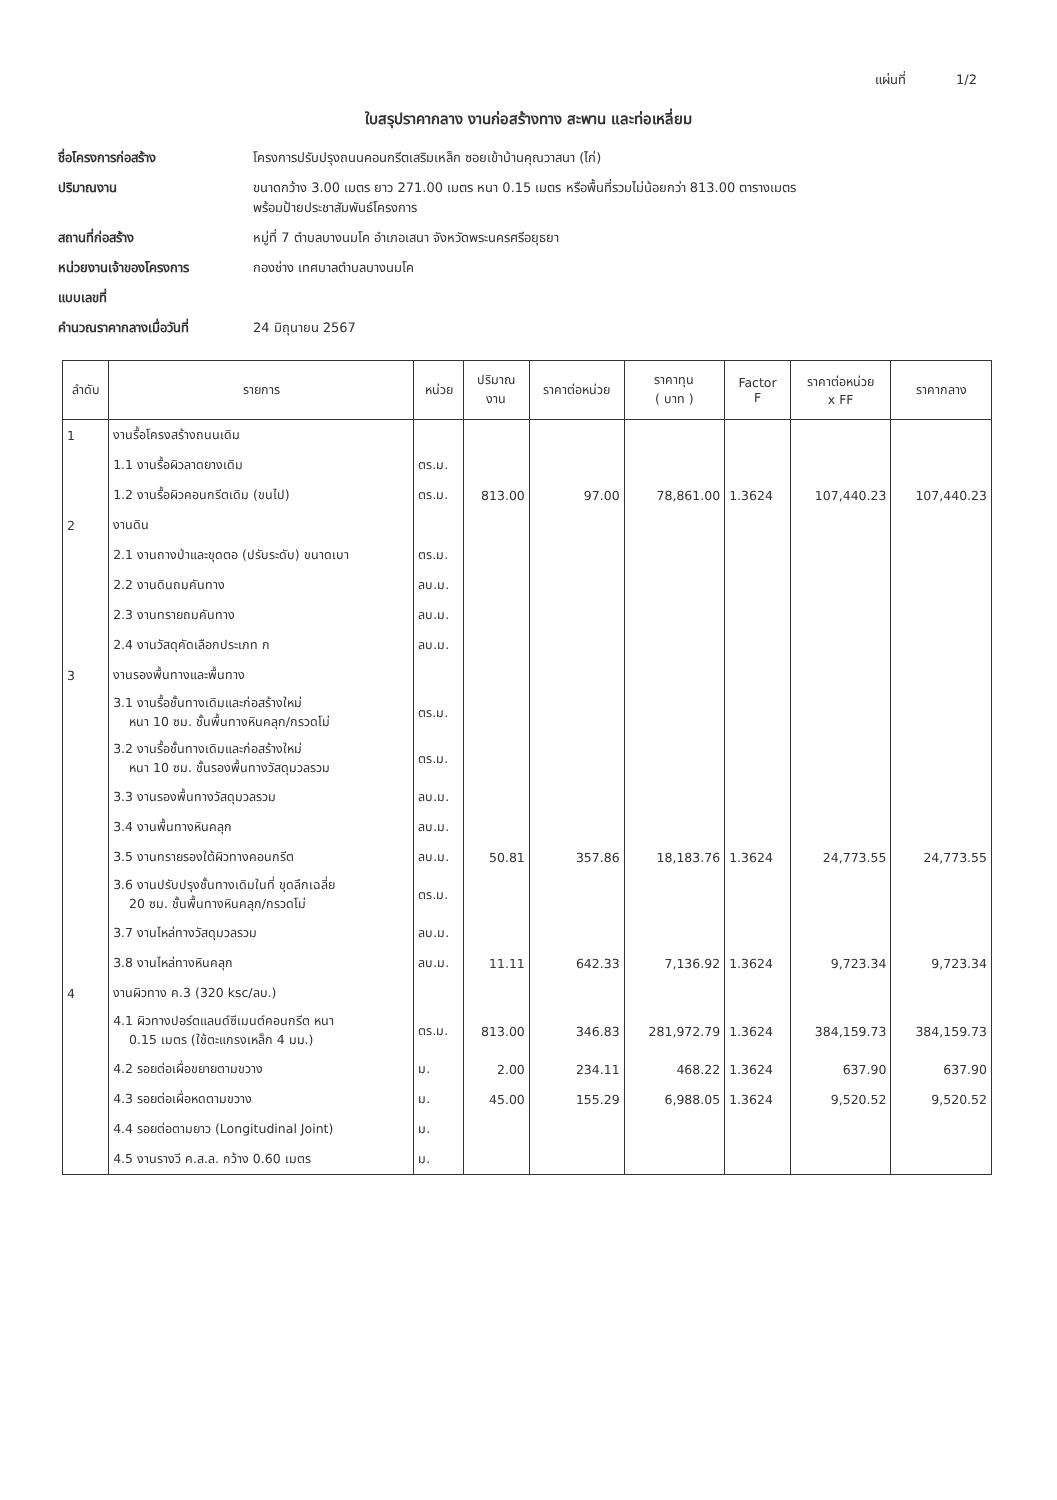แผ่นที่ 1/2
ใบสรุปราคากลาง งานก่อสร้างทาง สะพาน และท่อเหลี่ยม
ชื่อโครงการก่อสร้าง โครงการปรับปรุงถนนคอนกรีตเสริมเหล็ก ซอยเข้าบ้านคุณวาสนา (ไก่)
ปริมาณงาน ขนาดกว้าง 3.00 เมตร ยาว 271.00 เมตร หนา 0.15 เมตร หรือพื้นที่รวมไม่น้อยกว่า 813.00 ตารางเมตร
พร้อมป้ายประชาสัมพันธ์โครงการ
สถานที่ก่อสร้าง หมู่ที่ 7 ตำบลบางนมโค อำเภอเสนา จังหวัดพระนครศรีอยุธยา
หน่วยงานเจ้าของโครงการ กองช่าง เทศบาลตำบลบางนมโค
แบบเลขที่
คำนวณราคากลางเมื่อวันที่ 24 มิถุนายน 2567
| ลำดับ | รายการ | หน่วย | ปริมาณ งาน | ราคาต่อหน่วย | ราคาทุน ( บาท ) | Factor F | ราคาต่อหน่วย x FF | ราคากลาง |
| --- | --- | --- | --- | --- | --- | --- | --- | --- |
| 1 | งานรื้อโครงสร้างถนนเดิม | | | | | | | |
| | 1.1 งานรื้อผิวลาดยางเดิม | ตร.ม. | | | | | | |
| | 1.2 งานรื้อผิวคอนกรีตเดิม (ขนไป) | ตร.ม. | 813.00 | 97.00 | 78,861.00 | 1.3624 | 107,440.23 | 107,440.23 |
| 2 | งานดิน | | | | | | | |
| | 2.1 งานถางป่าและขุดตอ (ปรับระดับ) ขนาดเบา | ตร.ม. | | | | | | |
| | 2.2 งานดินถมคันทาง | ลบ.ม. | | | | | | |
| | 2.3 งานทรายถมคันทาง | ลบ.ม. | | | | | | |
| | 2.4 งานวัสดุคัดเลือกประเภท ก | ลบ.ม. | | | | | | |
| 3 | งานรองพื้นทางและพื้นทาง | | | | | | | |
| | 3.1 งานรื้อชั้นทางเดิมและก่อสร้างใหม่ หนา 10 ซม. ชั้นพื้นทางหินคลุก/กรวดโม่ | ตร.ม. | | | | | | |
| | 3.2 งานรื้อชั้นทางเดิมและก่อสร้างใหม่ หนา 10 ซม. ชั้นรองพื้นทางวัสดุมวลรวม | ตร.ม. | | | | | | |
| | 3.3 งานรองพื้นทางวัสดุมวลรวม | ลบ.ม. | | | | | | |
| | 3.4 งานพื้นทางหินคลุก | ลบ.ม. | | | | | | |
| | 3.5 งานทรายรองใต้ผิวทางคอนกรีต | ลบ.ม. | 50.81 | 357.86 | 18,183.76 | 1.3624 | 24,773.55 | 24,773.55 |
| | 3.6 งานปรับปรุงชั้นทางเดิมในที่ ขุดลึกเฉลี่ย 20 ซม. ชั้นพื้นทางหินคลุก/กรวดโม่ | ตร.ม. | | | | | | |
| | 3.7 งานไหล่ทางวัสดุมวลรวม | ลบ.ม. | | | | | | |
| | 3.8 งานไหล่ทางหินคลุก | ลบ.ม. | 11.11 | 642.33 | 7,136.92 | 1.3624 | 9,723.34 | 9,723.34 |
| 4 | งานผิวทาง ค.3 (320 ksc/ลบ.) | | | | | | | |
| | 4.1 ผิวทางปอร์ตแลนด์ซีเมนต์คอนกรีต หนา 0.15 เมตร (ใช้ตะแกรงเหล็ก 4 มม.) | ตร.ม. | 813.00 | 346.83 | 281,972.79 | 1.3624 | 384,159.73 | 384,159.73 |
| | 4.2 รอยต่อเผื่อขยายตามขวาง | ม. | 2.00 | 234.11 | 468.22 | 1.3624 | 637.90 | 637.90 |
| | 4.3 รอยต่อเผื่อหดตามขวาง | ม. | 45.00 | 155.29 | 6,988.05 | 1.3624 | 9,520.52 | 9,520.52 |
| | 4.4 รอยต่อตามยาว (Longitudinal Joint) | ม. | | | | | | |
| | 4.5 งานรางวี ค.ส.ล. กว้าง 0.60 เมตร | ม. | | | | | | |